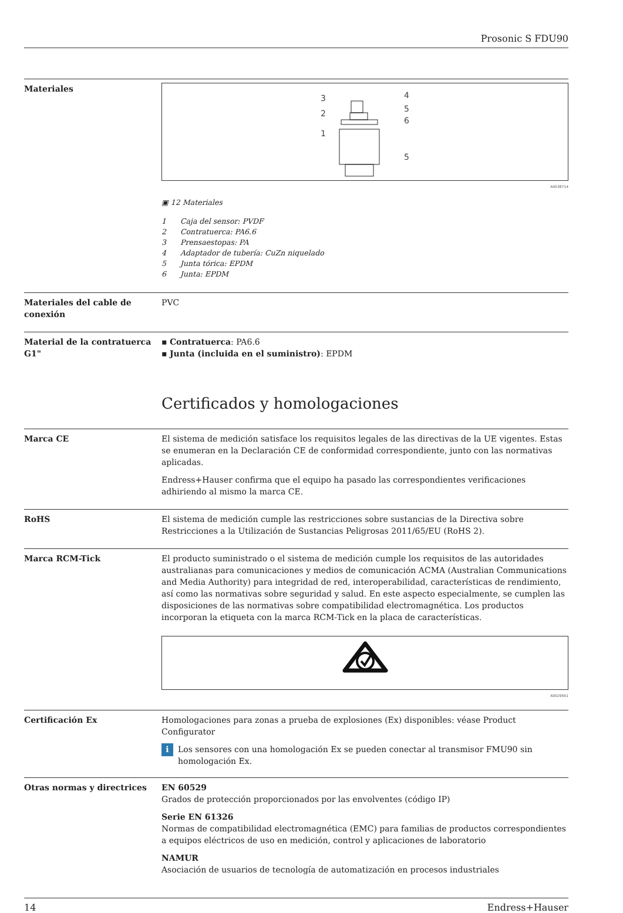Prosonic S FDU90
Materiales
3
4
5
2
6
1
5
A0038714
▣ 12 Materiales
1 Caja del sensor: PVDF
2 Contratuerca: PA6.6
3 Prensaestopas: PA
4 Adaptador de tubería: CuZn niquelado
5 Junta tórica: EPDM
6 Junta: EPDM
Materiales del cable de conexión
PVC
Material de la contratuerca G1"
▪ Contratuerca: PA6.6
▪ Junta (incluida en el suministro): EPDM
Certificados y homologaciones
Marca CE El sistema de medición satisface los requisitos legales de las directivas de la UE vigentes. Estas se enumeran en la Declaración CE de conformidad correspondiente, junto con las normativas aplicadas.
Endress+Hauser confirma que el equipo ha pasado las correspondientes verificaciones adhiriendo al mismo la marca CE.
RoHS El sistema de medición cumple las restricciones sobre sustancias de la Directiva sobre Restricciones a la Utilización de Sustancias Peligrosas 2011/65/EU (RoHS 2).
Marca RCM-Tick El producto suministrado o el sistema de medición cumple los requisitos de las autoridades australianas para comunicaciones y medios de comunicación ACMA (Australian Communications and Media Authority) para integridad de red, interoperabilidad, características de rendimiento, así como las normativas sobre seguridad y salud. En este aspecto especialmente, se cumplen las disposiciones de las normativas sobre compatibilidad electromagnética. Los productos incorporan la etiqueta con la marca RCM-Tick en la placa de características.
A0029561
Certificación Ex Homologaciones para zonas a prueba de explosiones (Ex) disponibles: véase Product Configurator
i Los sensores con una homologación Ex se pueden conectar al transmisor FMU90 sin homologación Ex.
Otras normas y directrices EN 60529
Grados de protección proporcionados por las envolventes (código IP)
Serie EN 61326
Normas de compatibilidad electromagnética (EMC) para familias de productos correspondientes a equipos eléctricos de uso en medición, control y aplicaciones de laboratorio
NAMUR
Asociación de usuarios de tecnología de automatización en procesos industriales
14 Endress+Hauser